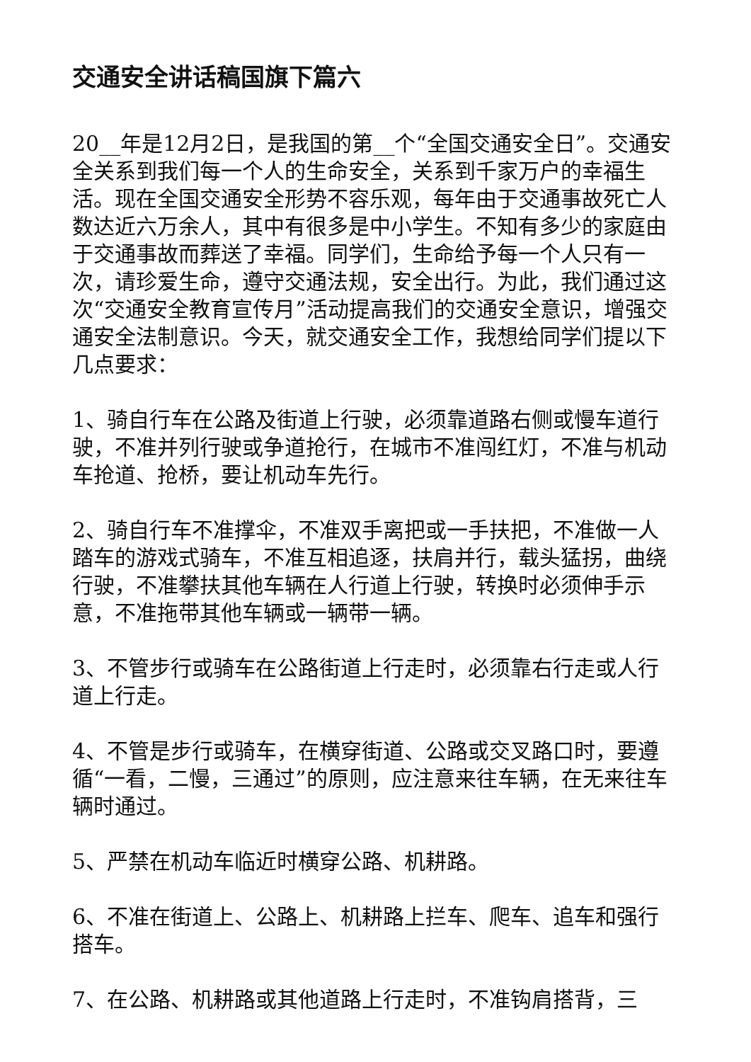交通安全讲话稿国旗下篇六
20__年是12月2日，是我国的第__个“全国交通安全日”。交通安全关系到我们每一个人的生命安全，关系到千家万户的幸福生活。现在全国交通安全形势不容乐观，每年由于交通事故死亡人数达近六万余人，其中有很多是中小学生。不知有多少的家庭由于交通事故而葬送了幸福。同学们，生命给予每一个人只有一次，请珍爱生命，遵守交通法规，安全出行。为此，我们通过这次“交通安全教育宣传月”活动提高我们的交通安全意识，增强交通安全法制意识。今天，就交通安全工作，我想给同学们提以下几点要求：
1、骑自行车在公路及街道上行驶，必须靠道路右侧或慢车道行驶，不准并列行驶或争道抢行，在城市不准闯红灯，不准与机动车抢道、抢桥，要让机动车先行。
2、骑自行车不准撑伞，不准双手离把或一手扶把，不准做一人踏车的游戏式骑车，不准互相追逐，扶肩并行，载头猛拐，曲绕行驶，不准攀扶其他车辆在人行道上行驶，转换时必须伸手示意，不准拖带其他车辆或一辆带一辆。
3、不管步行或骑车在公路街道上行走时，必须靠右行走或人行道上行走。
4、不管是步行或骑车，在横穿街道、公路或交叉路口时，要遵循“一看，二慢，三通过”的原则，应注意来往车辆，在无来往车辆时通过。
5、严禁在机动车临近时横穿公路、机耕路。
6、不准在街道上、公路上、机耕路上拦车、爬车、追车和强行搭车。
7、在公路、机耕路或其他道路上行走时，不准钩肩搭背，三